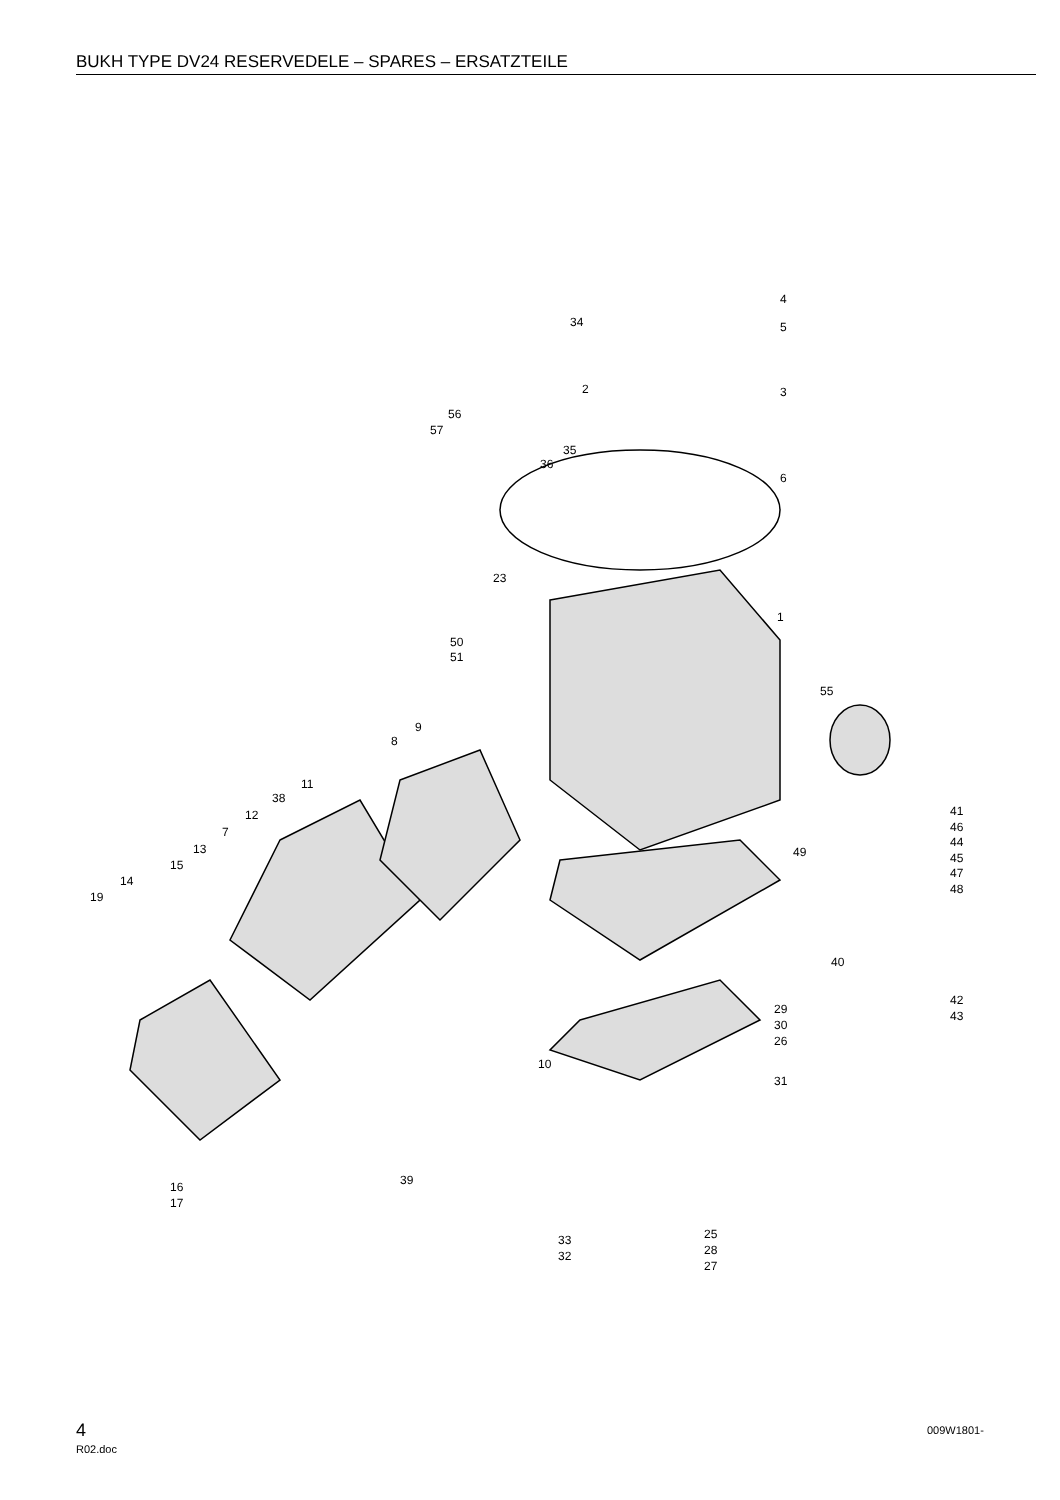BUKH TYPE DV24 RESERVEDELE – SPARES – ERSATZTEILE
34
4
5
2 3
56
57
35
36
6
23
1
50
51
55
9
8
11
38
12
7
13
15
14
19
41
46
49
44
45
47
48
40
42
43 29
30
26
10
31
39 16
17
25 33
28 32
27
4
R02.doc
009W1801-